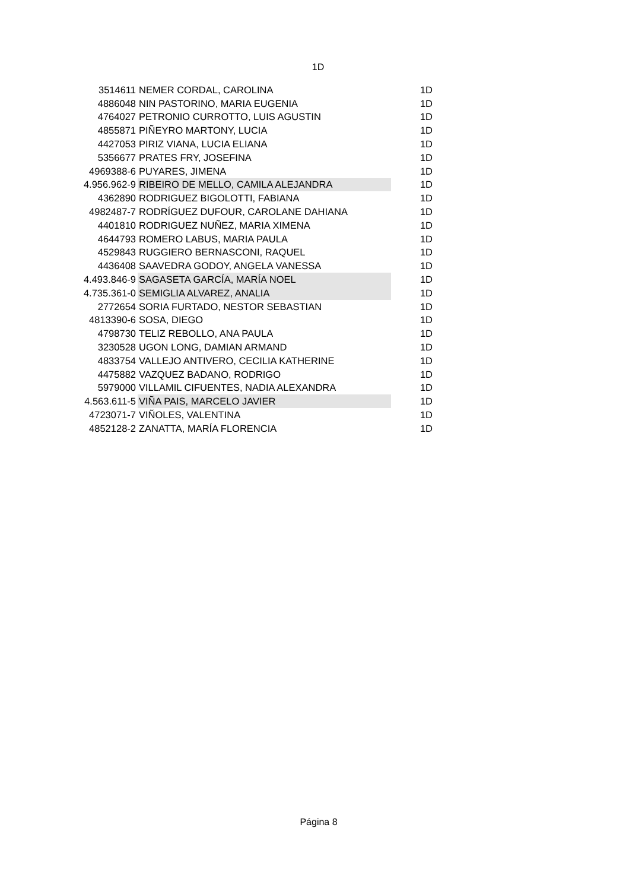1D
| 3514611 | NEMER CORDAL, CAROLINA | 1D |
| 4886048 | NIN PASTORINO, MARIA EUGENIA | 1D |
| 4764027 | PETRONIO CURROTTO, LUIS AGUSTIN | 1D |
| 4855871 | PIÑEYRO MARTONY, LUCIA | 1D |
| 4427053 | PIRIZ VIANA, LUCIA ELIANA | 1D |
| 5356677 | PRATES FRY, JOSEFINA | 1D |
| 4969388-6 | PUYARES, JIMENA | 1D |
| 4.956.962-9 | RIBEIRO DE MELLO, CAMILA ALEJANDRA | 1D |
| 4362890 | RODRIGUEZ BIGOLOTTI, FABIANA | 1D |
| 4982487-7 | RODRÍGUEZ DUFOUR, CAROLANE DAHIANA | 1D |
| 4401810 | RODRIGUEZ NUÑEZ, MARIA XIMENA | 1D |
| 4644793 | ROMERO LABUS, MARIA PAULA | 1D |
| 4529843 | RUGGIERO BERNASCONI, RAQUEL | 1D |
| 4436408 | SAAVEDRA GODOY, ANGELA VANESSA | 1D |
| 4.493.846-9 | SAGASETA GARCÍA, MARÍA NOEL | 1D |
| 4.735.361-0 | SEMIGLIA ALVAREZ, ANALIA | 1D |
| 2772654 | SORIA FURTADO, NESTOR SEBASTIAN | 1D |
| 4813390-6 | SOSA, DIEGO | 1D |
| 4798730 | TELIZ REBOLLO, ANA PAULA | 1D |
| 3230528 | UGON LONG, DAMIAN ARMAND | 1D |
| 4833754 | VALLEJO ANTIVERO, CECILIA KATHERINE | 1D |
| 4475882 | VAZQUEZ BADANO, RODRIGO | 1D |
| 5979000 | VILLAMIL CIFUENTES, NADIA ALEXANDRA | 1D |
| 4.563.611-5 | VIÑA PAIS, MARCELO JAVIER | 1D |
| 4723071-7 | VIÑOLES, VALENTINA | 1D |
| 4852128-2 | ZANATTA, MARÍA FLORENCIA | 1D |
Página 8